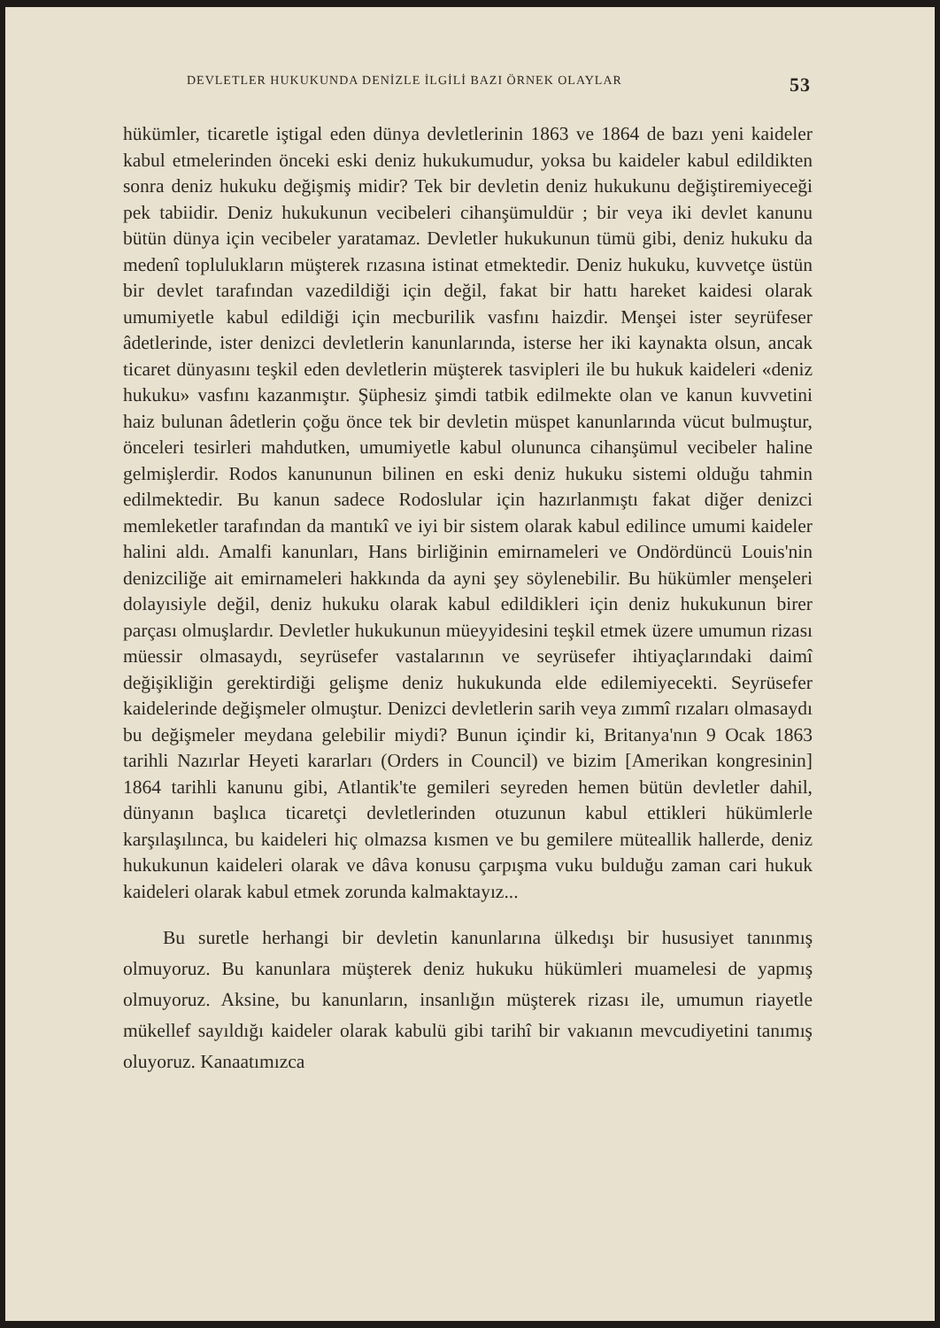DEVLETLER HUKUKUNDA DENİZLE İLGİLİ BAZI ÖRNEK OLAYLAR 53
hükümler, ticaretle iştigal eden dünya devletlerinin 1863 ve 1864 de bazı yeni kaideler kabul etmelerinden önceki eski deniz hukukumudur, yoksa bu kaideler kabul edildikten sonra deniz hukuku değişmiş midir? Tek bir devletin deniz hukukunu değiştiremiyeceği pek tabiidir. Deniz hukukunun vecibeleri cihanşümuldür ; bir veya iki devlet kanunu bütün dünya için vecibeler yaratamaz. Devletler hukukunun tümü gibi, deniz hukuku da medenî toplulukların müşterek rızasına istinat etmektedir. Deniz hukuku, kuvvetçe üstün bir devlet tarafından vazedildiği için değil, fakat bir hattı hareket kaidesi olarak umumiyetle kabul edildiği için mecburilik vasfını haizdir. Menşei ister seyrüfeser âdetlerinde, ister denizci devletlerin kanunlarında, isterse her iki kaynakta olsun, ancak ticaret dünyasını teşkil eden devletlerin müşterek tasvipleri ile bu hukuk kaideleri «deniz hukuku» vasfını kazanmıştır. Şüphesiz şimdi tatbik edilmekte olan ve kanun kuvvetini haiz bulunan âdetlerin çoğu önce tek bir devletin müspet kanunlarında vücut bulmuştur, önceleri tesirleri mahdutken, umumiyetle kabul olununca cihanşümul vecibeler haline gelmişlerdir. Rodos kanununun bilinen en eski deniz hukuku sistemi olduğu tahmin edilmektedir. Bu kanun sadece Rodoslular için hazırlanmıştı fakat diğer denizci memleketler tarafından da mantıkî ve iyi bir sistem olarak kabul edilince umumi kaideler halini aldı. Amalfi kanunları, Hans birliğinin emirnameleri ve Ondördüncü Louis'nin denizciliğe ait emirnameleri hakkında da ayni şey söylenebilir. Bu hükümler menşeleri dolayısiyle değil, deniz hukuku olarak kabul edildikleri için deniz hukukunun birer parçası olmuşlardır. Devletler hukukunun müeyyidesini teşkil etmek üzere umumun rizası müessir olmasaydı, seyrüsefer vastalarının ve seyrüsefer ihtiyaçlarındaki daimî değişikliğin gerektirdiği gelişme deniz hukukunda elde edilemiyecekti. Seyrüsefer kaidelerinde değişmeler olmuştur. Denizci devletlerin sarih veya zımmî rızaları olmasaydı bu değişmeler meydana gelebilir miydi? Bunun içindir ki, Britanya'nın 9 Ocak 1863 tarihli Nazırlar Heyeti kararları (Orders in Council) ve bizim [Amerikan kongresinin] 1864 tarihli kanunu gibi, Atlantik'te gemileri seyreden hemen bütün devletler dahil, dünyanın başlıca ticaretçi devletlerinden otuzunun kabul ettikleri hükümlerle karşılaşılınca, bu kaideleri hiç olmazsa kısmen ve bu gemilere müteallik hallerde, deniz hukukunun kaideleri olarak ve dâva konusu çarpışma vuku bulduğu zaman cari hukuk kaideleri olarak kabul etmek zorunda kalmaktayız...
Bu suretle herhangi bir devletin kanunlarına ülkedışı bir hususiyet tanınmış olmuyoruz. Bu kanunlara müşterek deniz hukuku hükümleri muamelesi de yapmış olmuyoruz. Aksine, bu kanunların, insanlığın müşterek rizası ile, umumun riayetle mükellef sayıldığı kaideler olarak kabulü gibi tarihî bir vakıanın mevcudiyetini tanımış oluyoruz. Kanaatımızca